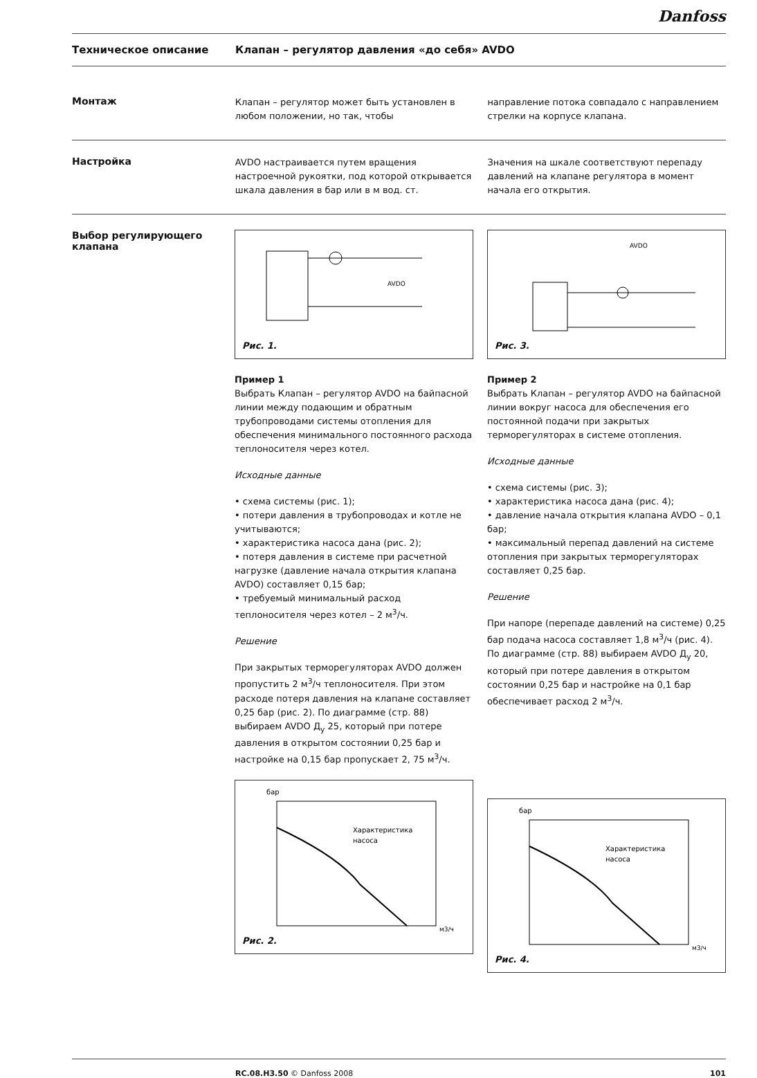Danfoss
Техническое описание Клапан – регулятор давления «до себя» AVDO
Монтаж
Клапан – регулятор может быть установлен в любом положении, но так, чтобы
направление потока совпадало с направлением стрелки на корпусе клапана.
Настройка
AVDO настраивается путем вращения настроечной рукоятки, под которой открывается шкала давления в бар или в м вод. ст.
Значения на шкале соответствуют перепаду давлений на клапане регулятора в момент начала его открытия.
Выбор регулирующего клапана
AVDO
Рис. 1.
Пример 1
Выбрать Клапан – регулятор AVDO на байпасной линии между подающим и обратным трубопроводами системы отопления для обеспечения минимального постоянного расхода теплоносителя через котел.
Исходные данные
• схема системы (рис. 1);
• потери давления в трубопроводах и котле не учитываются;
• характеристика насоса дана (рис. 2);
• потеря давления в системе при расчетной нагрузке (давление начала открытия клапана AVDO) составляет 0,15 бар;
• требуемый минимальный расход теплоносителя через котел – 2 м<sup>3</sup>/ч.
Решение
При закрытых терморегуляторах AVDO должен пропустить 2 м<sup>3</sup>/ч теплоносителя. При этом расходе потеря давления на клапане составляет 0,25 бар (рис. 2). По диаграмме (стр. 88) выбираем AVDO Д<sub>у</sub> 25, который при потере давления в открытом состоянии 0,25 бар и настройке на 0,15 бар пропускает 2, 75 м<sup>3</sup>/ч.
бар
Характеристика
насоса
м3/ч
Рис. 2.
AVDO
Рис. 3.
Пример 2
Выбрать Клапан – регулятор AVDO на байпасной линии вокруг насоса для обеспечения его постоянной подачи при закрытых терморегуляторах в системе отопления.
Исходные данные
• схема системы (рис. 3);
• характеристика насоса дана (рис. 4);
• давление начала открытия клапана AVDO – 0,1 бар;
• максимальный перепад давлений на системе отопления при закрытых терморегуляторах составляет 0,25 бар.
Решение
При напоре (перепаде давлений на системе) 0,25 бар подача насоса составляет 1,8 м<sup>3</sup>/ч (рис. 4). По диаграмме (стр. 88) выбираем AVDO Д<sub>у</sub> 20, который при потере давления в открытом состоянии 0,25 бар и настройке на 0,1 бар обеспечивает расход 2 м<sup>3</sup>/ч.
бар
Характеристика
насоса
м3/ч
Рис. 4.
RC.08.H3.50 © Danfoss 2008 101